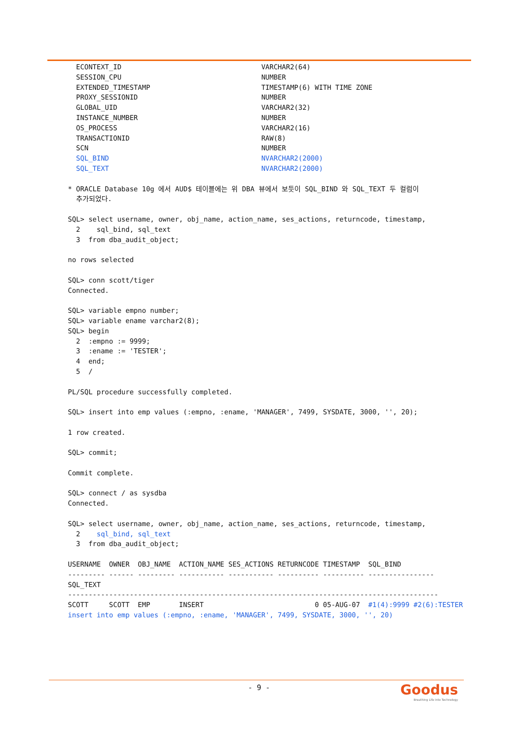ECONTEXT_ID                                  VARCHAR2(64)
  SESSION_CPU                                  NUMBER
  EXTENDED_TIMESTAMP                           TIMESTAMP(6) WITH TIME ZONE
  PROXY_SESSIONID                              NUMBER
  GLOBAL_UID                                   VARCHAR2(32)
  INSTANCE_NUMBER                              NUMBER
  OS_PROCESS                                   VARCHAR2(16)
  TRANSACTIONID                                RAW(8)
  SCN                                          NUMBER
  SQL_BIND                                     NVARCHAR2(2000)
  SQL_TEXT                                     NVARCHAR2(2000)

* ORACLE Database 10g 에서 AUD$ 테이블에는 위 DBA 뷰에서 보듯이 SQL_BIND 와 SQL_TEXT 두 컬럼이
  추가되었다.

SQL> select username, owner, obj_name, action_name, ses_actions, returncode, timestamp,
  2    sql_bind, sql_text
  3  from dba_audit_object;

no rows selected

SQL> conn scott/tiger
Connected.

SQL> variable empno number;
SQL> variable ename varchar2(8);
SQL> begin
  2  :empno := 9999;
  3  :ename := 'TESTER';
  4  end;
  5  /

PL/SQL procedure successfully completed.

SQL> insert into emp values (:empno, :ename, 'MANAGER', 7499, SYSDATE, 3000, '', 20);

1 row created.

SQL> commit;

Commit complete.

SQL> connect / as sysdba
Connected.

SQL> select username, owner, obj_name, action_name, ses_actions, returncode, timestamp,
  2    sql_bind, sql_text
  3  from dba_audit_object;

USERNAME  OWNER  OBJ_NAME  ACTION_NAME SES_ACTIONS RETURNCODE TIMESTAMP  SQL_BIND
--------- ------ --------- ----------- ----------- ---------- ---------- ----------------
SQL_TEXT
------------------------------------------------------------------------------------------
SCOTT     SCOTT  EMP       INSERT                           0 05-AUG-07  #1(4):9999 #2(6):TESTER
insert into emp values (:empno, :ename, 'MANAGER', 7499, SYSDATE, 3000, '', 20)
- 9 -
Goodus
Breathing Life into Technology